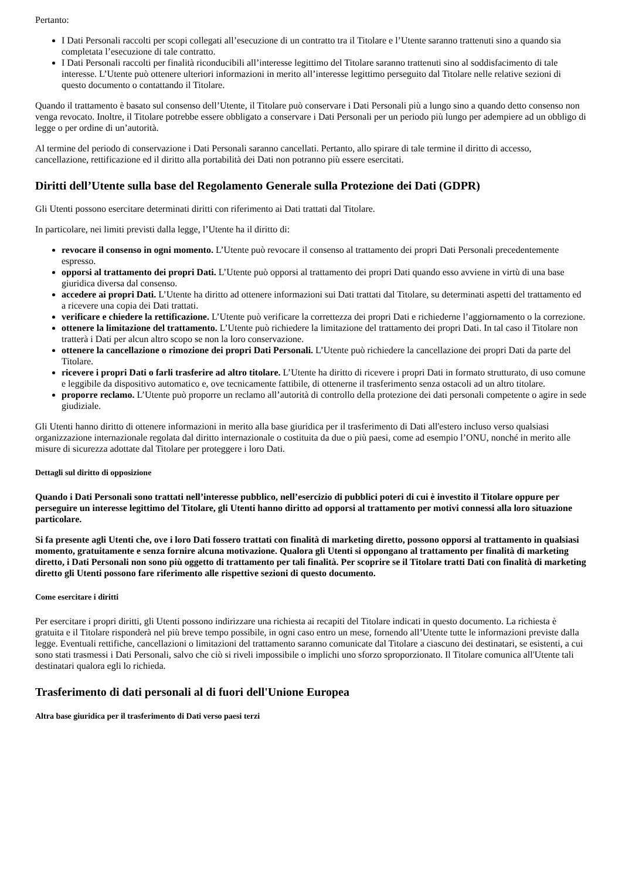Pertanto:
I Dati Personali raccolti per scopi collegati all’esecuzione di un contratto tra il Titolare e l’Utente saranno trattenuti sino a quando sia completata l’esecuzione di tale contratto.
I Dati Personali raccolti per finalità riconducibili all’interesse legittimo del Titolare saranno trattenuti sino al soddisfacimento di tale interesse. L’Utente può ottenere ulteriori informazioni in merito all’interesse legittimo perseguito dal Titolare nelle relative sezioni di questo documento o contattando il Titolare.
Quando il trattamento è basato sul consenso dell’Utente, il Titolare può conservare i Dati Personali più a lungo sino a quando detto consenso non venga revocato. Inoltre, il Titolare potrebbe essere obbligato a conservare i Dati Personali per un periodo più lungo per adempiere ad un obbligo di legge o per ordine di un’autorità.
Al termine del periodo di conservazione i Dati Personali saranno cancellati. Pertanto, allo spirare di tale termine il diritto di accesso, cancellazione, rettificazione ed il diritto alla portabilità dei Dati non potranno più essere esercitati.
Diritti dell’Utente sulla base del Regolamento Generale sulla Protezione dei Dati (GDPR)
Gli Utenti possono esercitare determinati diritti con riferimento ai Dati trattati dal Titolare.
In particolare, nei limiti previsti dalla legge, l’Utente ha il diritto di:
revocare il consenso in ogni momento. L’Utente può revocare il consenso al trattamento dei propri Dati Personali precedentemente espresso.
opporsi al trattamento dei propri Dati. L’Utente può opporsi al trattamento dei propri Dati quando esso avviene in virtù di una base giuridica diversa dal consenso.
accedere ai propri Dati. L’Utente ha diritto ad ottenere informazioni sui Dati trattati dal Titolare, su determinati aspetti del trattamento ed a ricevere una copia dei Dati trattati.
verificare e chiedere la rettificazione. L’Utente può verificare la correttezza dei propri Dati e richiederne l’aggiornamento o la correzione.
ottenere la limitazione del trattamento. L’Utente può richiedere la limitazione del trattamento dei propri Dati. In tal caso il Titolare non tratterà i Dati per alcun altro scopo se non la loro conservazione.
ottenere la cancellazione o rimozione dei propri Dati Personali. L’Utente può richiedere la cancellazione dei propri Dati da parte del Titolare.
ricevere i propri Dati o farli trasferire ad altro titolare. L’Utente ha diritto di ricevere i propri Dati in formato strutturato, di uso comune e leggibile da dispositivo automatico e, ove tecnicamente fattibile, di ottenerne il trasferimento senza ostacoli ad un altro titolare.
proporre reclamo. L’Utente può proporre un reclamo all’autorità di controllo della protezione dei dati personali competente o agire in sede giudiziale.
Gli Utenti hanno diritto di ottenere informazioni in merito alla base giuridica per il trasferimento di Dati all'estero incluso verso qualsiasi organizzazione internazionale regolata dal diritto internazionale o costituita da due o più paesi, come ad esempio l’ONU, nonché in merito alle misure di sicurezza adottate dal Titolare per proteggere i loro Dati.
Dettagli sul diritto di opposizione
Quando i Dati Personali sono trattati nell’interesse pubblico, nell’esercizio di pubblici poteri di cui è investito il Titolare oppure per perseguire un interesse legittimo del Titolare, gli Utenti hanno diritto ad opporsi al trattamento per motivi connessi alla loro situazione particolare.
Si fa presente agli Utenti che, ove i loro Dati fossero trattati con finalità di marketing diretto, possono opporsi al trattamento in qualsiasi momento, gratuitamente e senza fornire alcuna motivazione. Qualora gli Utenti si oppongano al trattamento per finalità di marketing diretto, i Dati Personali non sono più oggetto di trattamento per tali finalità. Per scoprire se il Titolare tratti Dati con finalità di marketing diretto gli Utenti possono fare riferimento alle rispettive sezioni di questo documento.
Come esercitare i diritti
Per esercitare i propri diritti, gli Utenti possono indirizzare una richiesta ai recapiti del Titolare indicati in questo documento. La richiesta è gratuita e il Titolare risponderà nel più breve tempo possibile, in ogni caso entro un mese, fornendo all’Utente tutte le informazioni previste dalla legge. Eventuali rettifiche, cancellazioni o limitazioni del trattamento saranno comunicate dal Titolare a ciascuno dei destinatari, se esistenti, a cui sono stati trasmessi i Dati Personali, salvo che ciò si riveli impossibile o implichi uno sforzo sproporzionato. Il Titolare comunica all'Utente tali destinatari qualora egli lo richieda.
Trasferimento di dati personali al di fuori dell'Unione Europea
Altra base giuridica per il trasferimento di Dati verso paesi terzi